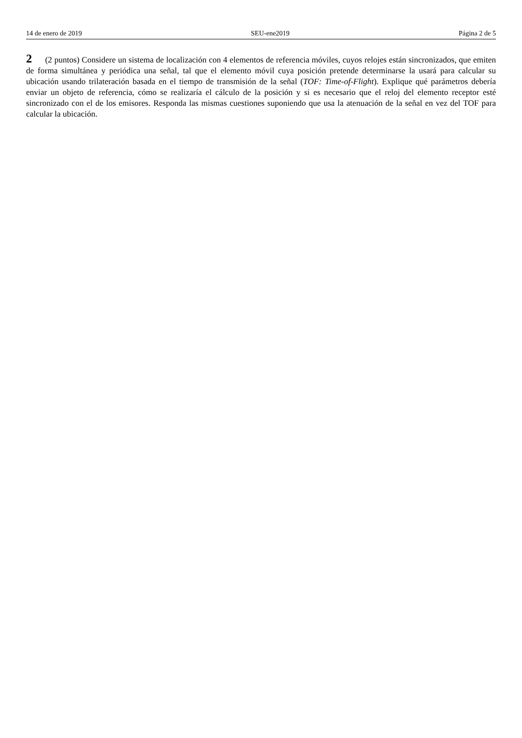14 de enero de 2019 SEU-ene2019 Página 2 de 5
2 (2 puntos) Considere un sistema de localización con 4 elementos de referencia móviles, cuyos relojes están sincronizados, que emiten de forma simultánea y periódica una señal, tal que el elemento móvil cuya posición pretende determinarse la usará para calcular su ubicación usando trilateración basada en el tiempo de transmisión de la señal (TOF: Time-of-Flight). Explique qué parámetros debería enviar un objeto de referencia, cómo se realizaría el cálculo de la posición y si es necesario que el reloj del elemento receptor esté sincronizado con el de los emisores. Responda las mismas cuestiones suponiendo que usa la atenuación de la señal en vez del TOF para calcular la ubicación.